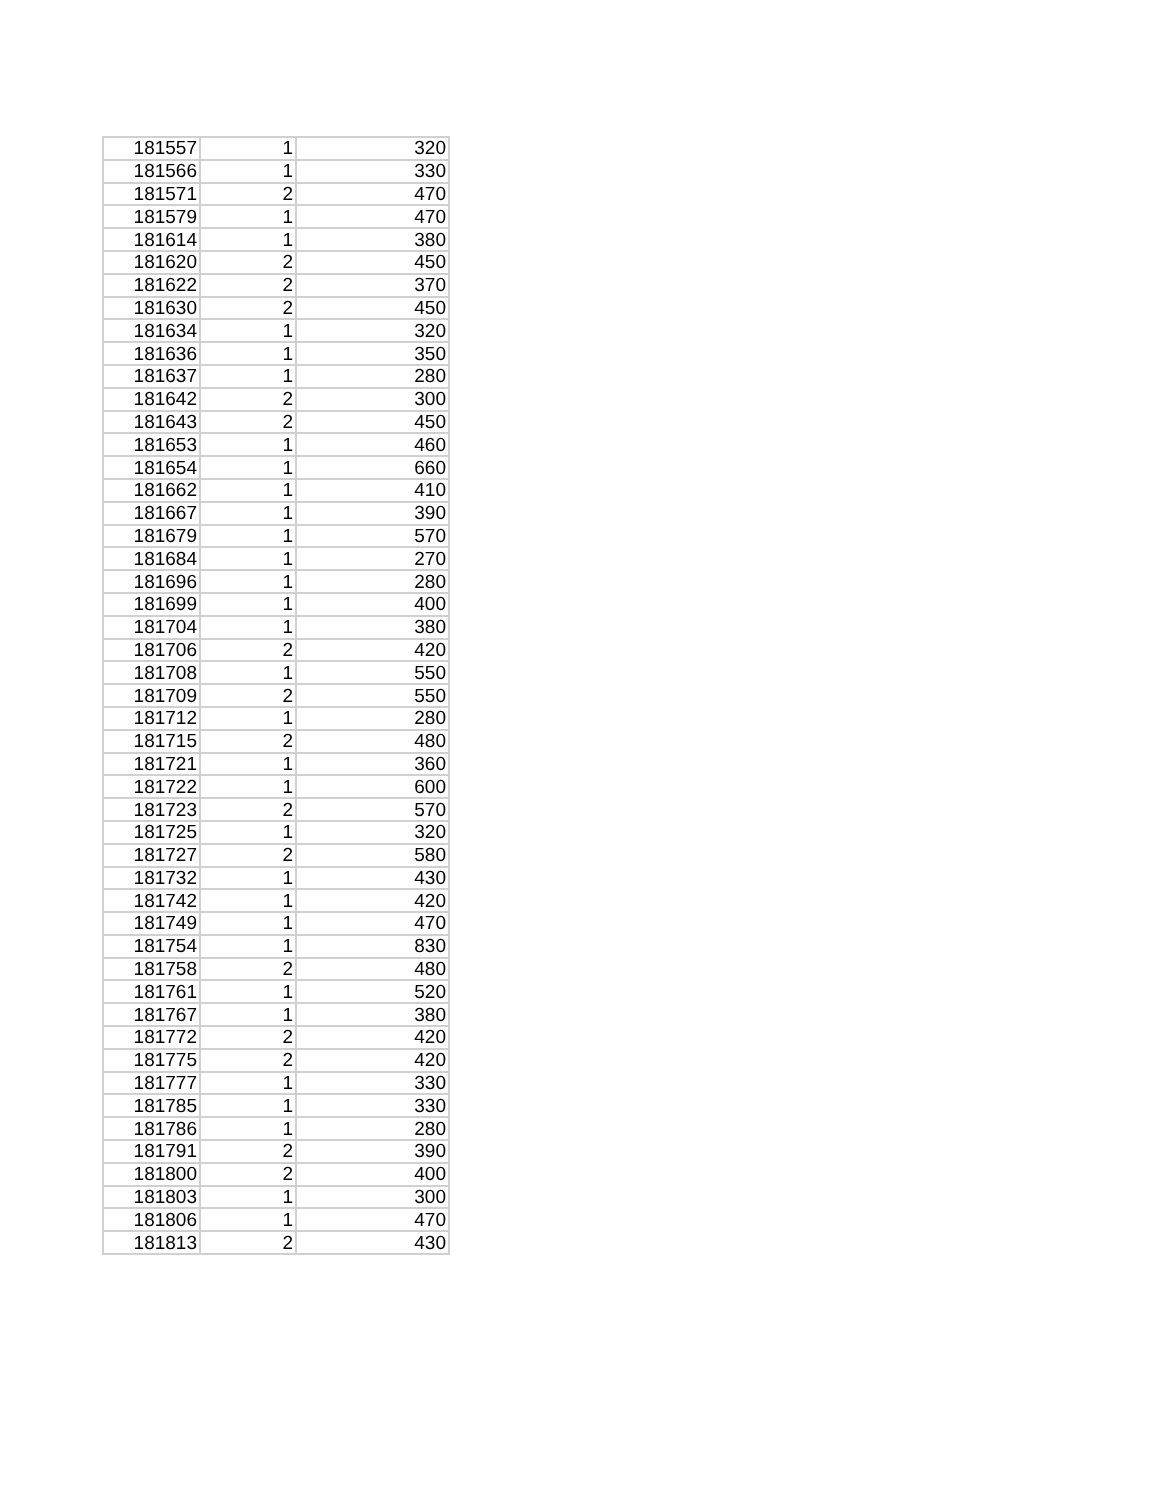| 181557 | 1 | 320 |
| 181566 | 1 | 330 |
| 181571 | 2 | 470 |
| 181579 | 1 | 470 |
| 181614 | 1 | 380 |
| 181620 | 2 | 450 |
| 181622 | 2 | 370 |
| 181630 | 2 | 450 |
| 181634 | 1 | 320 |
| 181636 | 1 | 350 |
| 181637 | 1 | 280 |
| 181642 | 2 | 300 |
| 181643 | 2 | 450 |
| 181653 | 1 | 460 |
| 181654 | 1 | 660 |
| 181662 | 1 | 410 |
| 181667 | 1 | 390 |
| 181679 | 1 | 570 |
| 181684 | 1 | 270 |
| 181696 | 1 | 280 |
| 181699 | 1 | 400 |
| 181704 | 1 | 380 |
| 181706 | 2 | 420 |
| 181708 | 1 | 550 |
| 181709 | 2 | 550 |
| 181712 | 1 | 280 |
| 181715 | 2 | 480 |
| 181721 | 1 | 360 |
| 181722 | 1 | 600 |
| 181723 | 2 | 570 |
| 181725 | 1 | 320 |
| 181727 | 2 | 580 |
| 181732 | 1 | 430 |
| 181742 | 1 | 420 |
| 181749 | 1 | 470 |
| 181754 | 1 | 830 |
| 181758 | 2 | 480 |
| 181761 | 1 | 520 |
| 181767 | 1 | 380 |
| 181772 | 2 | 420 |
| 181775 | 2 | 420 |
| 181777 | 1 | 330 |
| 181785 | 1 | 330 |
| 181786 | 1 | 280 |
| 181791 | 2 | 390 |
| 181800 | 2 | 400 |
| 181803 | 1 | 300 |
| 181806 | 1 | 470 |
| 181813 | 2 | 430 |